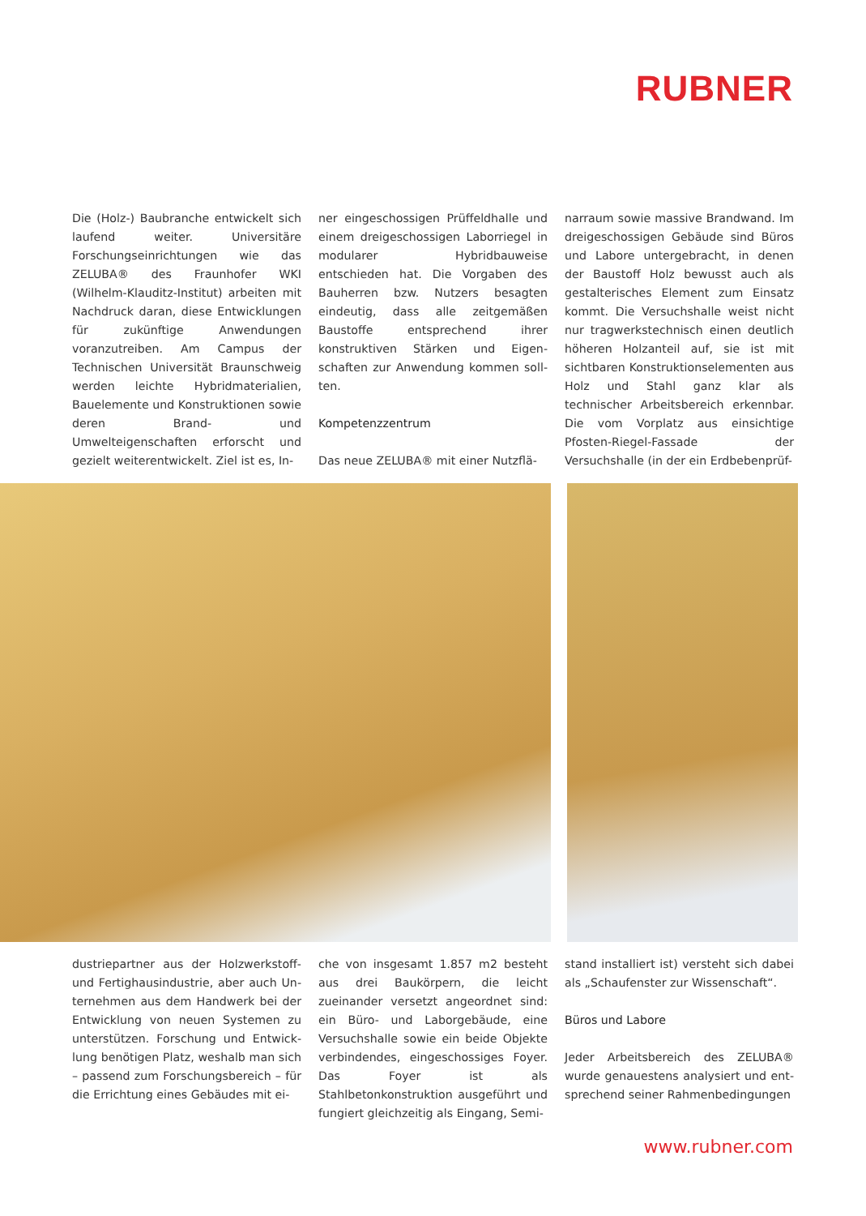RUBNER
Die (Holz-) Baubranche entwickelt sich laufend weiter. Universitäre Forschungs­einrichtungen wie das ZELUBA® des Fraunhofer WKI (Wilhelm-Klauditz-In­stitut) arbeiten mit Nachdruck daran, diese Entwicklungen für zukünftige Anwendungen voranzutreiben. Am Campus der Technischen Universität Braunschweig werden leichte Hybrid­materialien, Bauelemente und Kon­struktionen sowie deren Brand- und Umwelteigenschaften erforscht und gezielt weiterentwickelt. Ziel ist es, In-
ner eingeschossigen Prüffeldhalle und einem dreigeschossigen Laborriegel in modularer Hybridbauweise entschieden hat. Die Vorgaben des Bauherren bzw. Nutzers besagten eindeutig, dass alle zeitgemäßen Baustoffe entsprechend ihrer konstruktiven Stärken und Eigen­schaften zur Anwendung kommen soll­ten.
Kompetenzzentrum
Das neue ZELUBA® mit einer Nutzflä-
narraum sowie massive Brandwand. Im dreigeschossigen Gebäude sind Büros und Labore untergebracht, in denen der Baustoff Holz bewusst auch als gestal­terisches Element zum Einsatz kommt. Die Versuchshalle weist nicht nur trag­werkstechnisch einen deutlich höhe­ren Holzanteil auf, sie ist mit sichtbaren Konstruktionselementen aus Holz und Stahl ganz klar als technischer Arbeits­bereich erkennbar. Die vom Vorplatz aus einsichtige Pfosten-Riegel-Fassade der Versuchshalle (in der ein Erdbebenprüf-
dustriepartner aus der Holzwerkstoff- und Fertighausindustrie, aber auch Un­ternehmen aus dem Handwerk bei der Entwicklung von neuen Systemen zu unterstützen. Forschung und Entwick­lung benötigen Platz, weshalb man sich – passend zum Forschungsbereich – für die Errichtung eines Gebäudes mit ei-
che von insgesamt 1.857 m2 besteht aus drei Baukörpern, die leicht zueinander versetzt angeordnet sind: ein Büro- und Laborgebäude, eine Versuchshalle so­wie ein beide Objekte verbindendes, eingeschossiges Foyer. Das Foyer ist als Stahlbetonkonstruktion ausgeführt und fungiert gleichzeitig als Eingang, Semi-
stand installiert ist) versteht sich dabei als „Schaufenster zur Wissenschaft“.
Büros und Labore
Jeder Arbeitsbereich des ZELUBA® wurde genauestens analysiert und ent­sprechend seiner Rahmenbedingungen
www.rubner.com